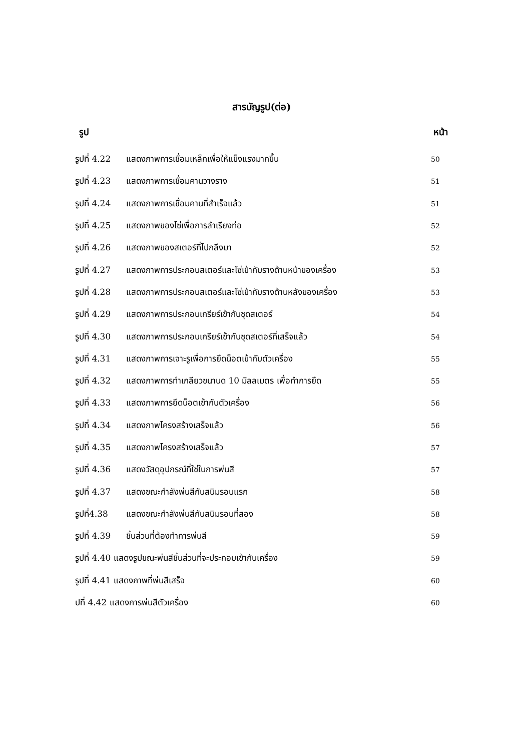สารบัญรูป(ต่อ)
รูป หน้า
รูปที่ 4.22 แสดงภาพการเชื่อมเหล็กเพื่อให้แข็งแรงมากขึ้น 50
รูปที่ 4.23 แสดงภาพการเชื่อมคานวางราง 51
รูปที่ 4.24 แสดงภาพการเชื่อมคานที่สำเร็จแล้ว 51
รูปที่ 4.25 แสดงภาพของโซ่เพื่อการลำเรียงท่อ 52
รูปที่ 4.26 แสดงภาพของสเตอร์ที่ไปกลึงมา 52
รูปที่ 4.27 แสดงภาพการประกอบสเตอร์และโซ่เข้ากับรางด้านหน้าของเครื่อง 53
รูปที่ 4.28 แสดงภาพการประกอบสเตอร์และโซ่เข้ากับรางด้านหลังของเครื่อง 53
รูปที่ 4.29 แสดงภาพการประกอบเกรียร์เข้ากับชุดสเตอร์ 54
รูปที่ 4.30 แสดงภาพการประกอบเกรียร์เข้ากับชุดสเตอร์ที่เสร็จแล้ว 54
รูปที่ 4.31 แสดงภาพการเจาะรูเพื่อการยึดน็อตเข้ากับตัวเครื่อง 55
รูปที่ 4.32 แสดงภาพการทำเกลียวขนานด 10 มิลลเมตร เพื่อทำการยึด 55
รูปที่ 4.33 แสดงภาพการยึดน็อตเข้ากับตัวเครื่อง 56
รูปที่ 4.34 แสดงภาพโครงสร้างเสร็จแล้ว 56
รูปที่ 4.35 แสดงภาพโครงสร้างเสร็จแล้ว 57
รูปที่ 4.36 แสดงวัสดุอุปกรณ์ที่ใช่ในการพ่นสี 57
รูปที่ 4.37 แสดงขณะกำลังพ่นสีกันสนิมรอบแรก 58
รูปที่4.38 แสดงขณะกำลังพ่นสีกันสนิมรอบที่สอง 58
รูปที่ 4.39 ชิ้นส่วนที่ต้องทำการพ่นสี 59
รูปที่ 4.40 แสดงรูปขณะพ่นสีชิ้นส่วนที่จะประกอบเข้ากับเครื่อง 59
รูปที่ 4.41 แสดงภาพที่พ่นสีเสร็จ 60
ปที่ 4.42 แสดงการพ่นสีตัวเครื่อง 60